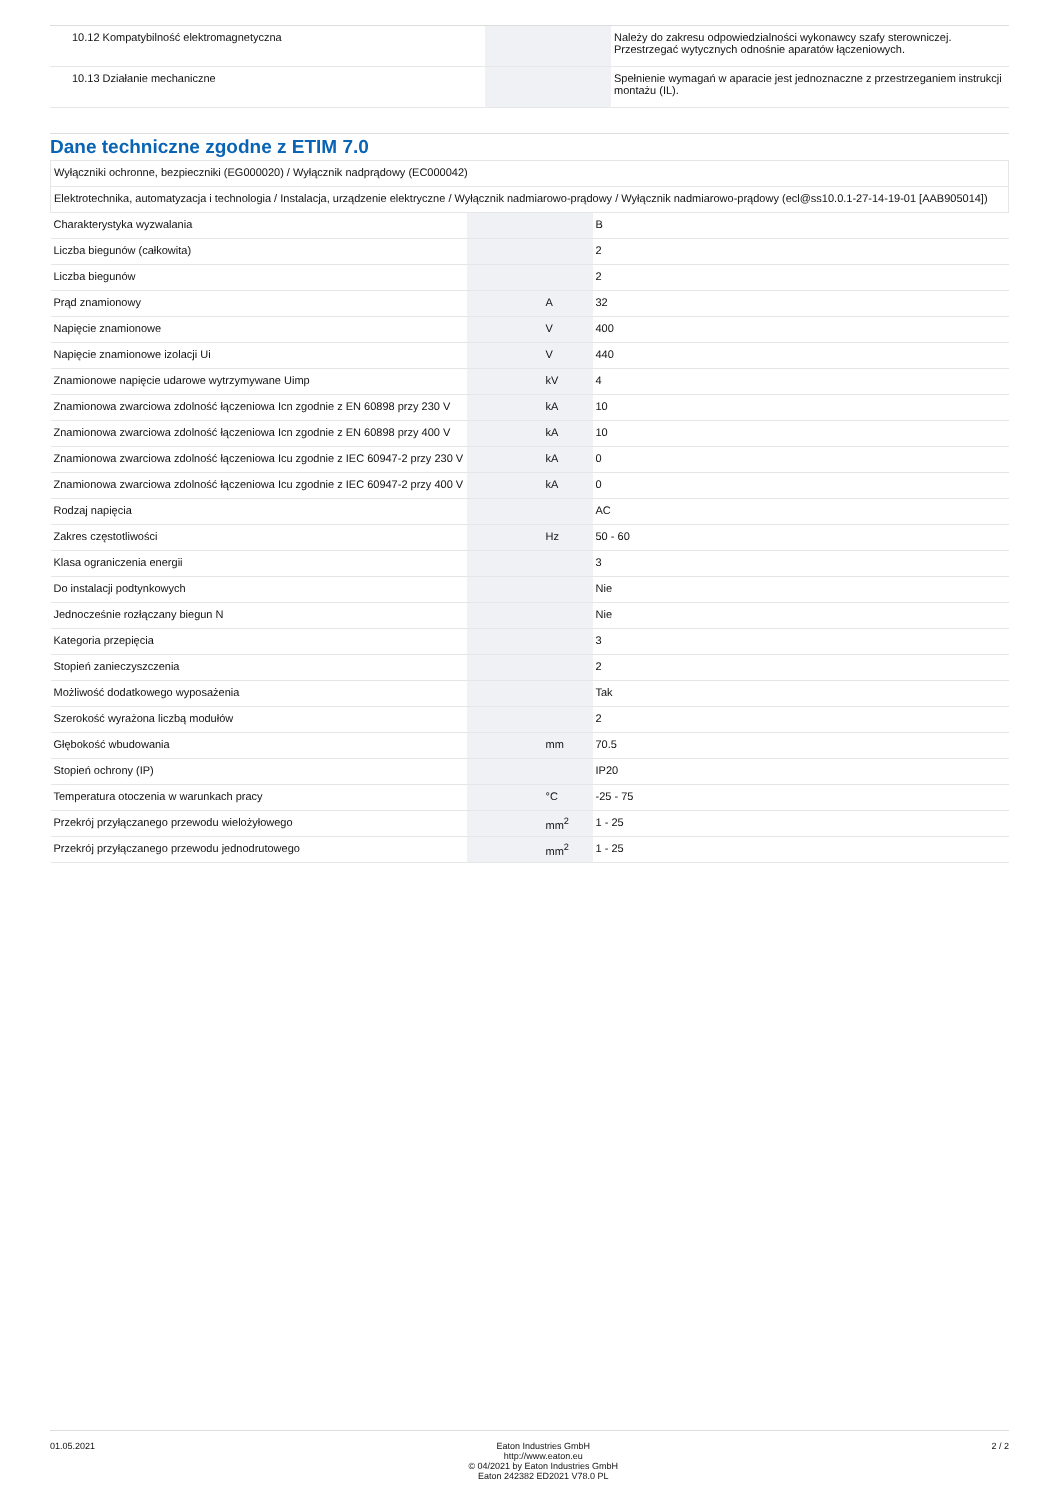| 10.12 Kompatybilność elektromagnetyczna | | | Należy do zakresu odpowiedzialności wykonawcy szafy sterowniczej. Przestrzegać wytycznych odnośnie aparatów łączeniowych. |
| 10.13 Działanie mechaniczne | | | Spełnienie wymagań w aparacie jest jednoznaczne z przestrzeganiem instrukcji montażu (IL). |
Dane techniczne zgodne z ETIM 7.0
| Wyłączniki ochronne, bezpieczniki (EG000020) / Wyłącznik nadprądowy (EC000042) | | | |
| Elektrotechnika, automatyzacja i technologia / Instalacja, urządzenie elektryczne / Wyłącznik nadmiarowo-prądowy / Wyłącznik nadmiarowo-prądowy (ecl@ss10.0.1-27-14-19-01 [AAB905014]) | | | |
| Charakterystyka wyzwalania | | | B |
| Liczba biegunów (całkowita) | | | 2 |
| Liczba biegunów | | | 2 |
| Prąd znamionowy | | A | 32 |
| Napięcie znamionowe | | V | 400 |
| Napięcie znamionowe izolacji Ui | | V | 440 |
| Znamionowe napięcie udarowe wytrzymywane Uimp | | kV | 4 |
| Znamionowa zwarciowa zdolność łączeniowa Icn zgodnie z EN 60898 przy 230 V | | kA | 10 |
| Znamionowa zwarciowa zdolność łączeniowa Icn zgodnie z EN 60898 przy 400 V | | kA | 10 |
| Znamionowa zwarciowa zdolność łączeniowa Icu zgodnie z IEC 60947-2 przy 230 V | | kA | 0 |
| Znamionowa zwarciowa zdolność łączeniowa Icu zgodnie z IEC 60947-2 przy 400 V | | kA | 0 |
| Rodzaj napięcia | | | AC |
| Zakres częstotliwości | | Hz | 50 - 60 |
| Klasa ograniczenia energii | | | 3 |
| Do instalacji podtynkowych | | | Nie |
| Jednocześnie rozłączany biegun N | | | Nie |
| Kategoria przepięcia | | | 3 |
| Stopień zanieczyszczenia | | | 2 |
| Możliwość dodatkowego wyposażenia | | | Tak |
| Szerokość wyrażona liczbą modułów | | | 2 |
| Głębokość wbudowania | | mm | 70.5 |
| Stopień ochrony (IP) | | | IP20 |
| Temperatura otoczenia w warunkach pracy | | °C | -25 - 75 |
| Przekrój przyłączanego przewodu wielożyłowego | | mm<sup>2</sup> | 1 - 25 |
| Przekrój przyłączanego przewodu jednodrutowego | | mm<sup>2</sup> | 1 - 25 |
01.05.2021 Eaton Industries GmbH
http://www.eaton.eu
© 04/2021 by Eaton Industries GmbH
Eaton 242382 ED2021 V78.0 PL
2 / 2